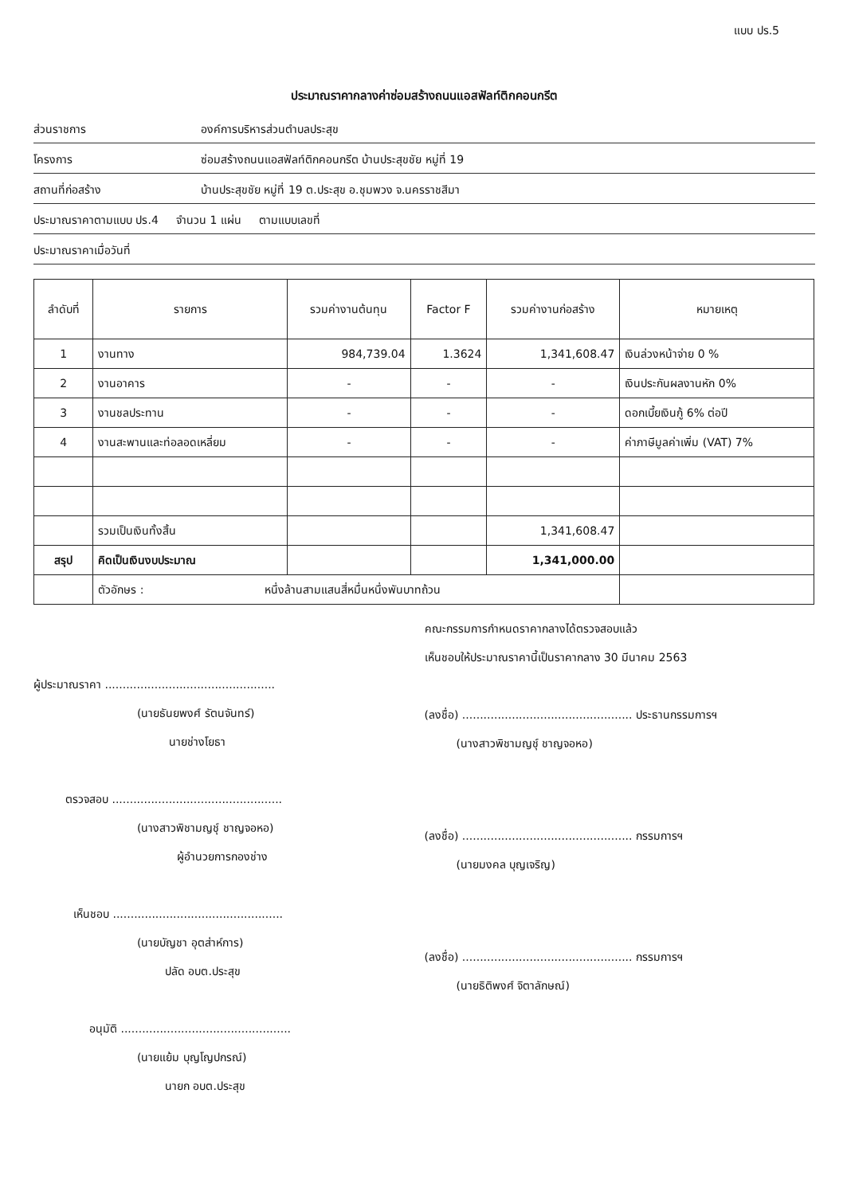แบบ ปร.5
ประมาณราคากลางค่าซ่อมสร้างถนนแอสฟัลท์ติกคอนกรีต
ส่วนราชการ องค์การบริหารส่วนตำบลประสุข
โครงการ ซ่อมสร้างถนนแอสฟัลท์ติกคอนกรีต บ้านประสุขชัย หมู่ที่ 19
สถานที่ก่อสร้าง บ้านประสุขชัย หมู่ที่ 19 ต.ประสุข อ.ชุมพวง จ.นครราชสีมา
ประมาณราคาตามแบบ ปร.4 จำนวน 1 แผ่น ตามแบบเลขที่
ประมาณราคาเมื่อวันที่
| ลำดับที่ | รายการ | รวมค่างานต้นทุน | Factor F | รวมค่างานก่อสร้าง | หมายเหตุ |
| --- | --- | --- | --- | --- | --- |
| 1 | งานทาง | 984,739.04 | 1.3624 | 1,341,608.47 | เงินล่วงหน้าจ่าย 0 % |
| 2 | งานอาคาร | - | - | - | เงินประกันผลงานหัก 0% |
| 3 | งานชลประทาน | - | - | - | ดอกเบี้ยเงินกู้ 6% ต่อปี |
| 4 | งานสะพานและท่อลอดเหลี่ยม | - | - | - | ค่าภาษีมูลค่าเพิ่ม (VAT) 7% |
| | รวมเป็นเงินทั้งสิ้น | | | 1,341,608.47 | |
| สรุป | คิดเป็นเงินงบประมาณ | | | 1,341,000.00 | |
| | ตัวอักษร : หนึ่งล้านสามแสนสี่หมื่นหนึ่งพันบาทถ้วน | | | | |
ผู้ประมาณราคา ................................................
(นายธันยพงศ์ รัตนจันทร์)
นายช่างโยธา
ตรวจสอบ ................................................
(นางสาวพิชามญชุ์ ชาญจอหอ)
ผู้อำนวยการกองช่าง
เห็นชอบ ................................................
(นายบัญชา อุตส่าห์การ)
ปลัด อบต.ประสุข
อนุมัติ ................................................
(นายแย้ม บุญโญปกรณ์)
นายก อบต.ประสุข
คณะกรรมการกำหนดราคากลางได้ตรวจสอบแล้ว
เห็นชอบให้ประมาณราคานี้เป็นราคากลาง 30 มีนาคม 2563
(ลงชื่อ) ................................................ ประธานกรรมการฯ
(นางสาวพิชามญชุ์ ชาญจอหอ)
(ลงชื่อ) ................................................ กรรมการฯ
(นายมงคล บุญเจริญ)
(ลงชื่อ) ................................................ กรรมการฯ
(นายธิติพงศ์ จิตาลักษณ์)